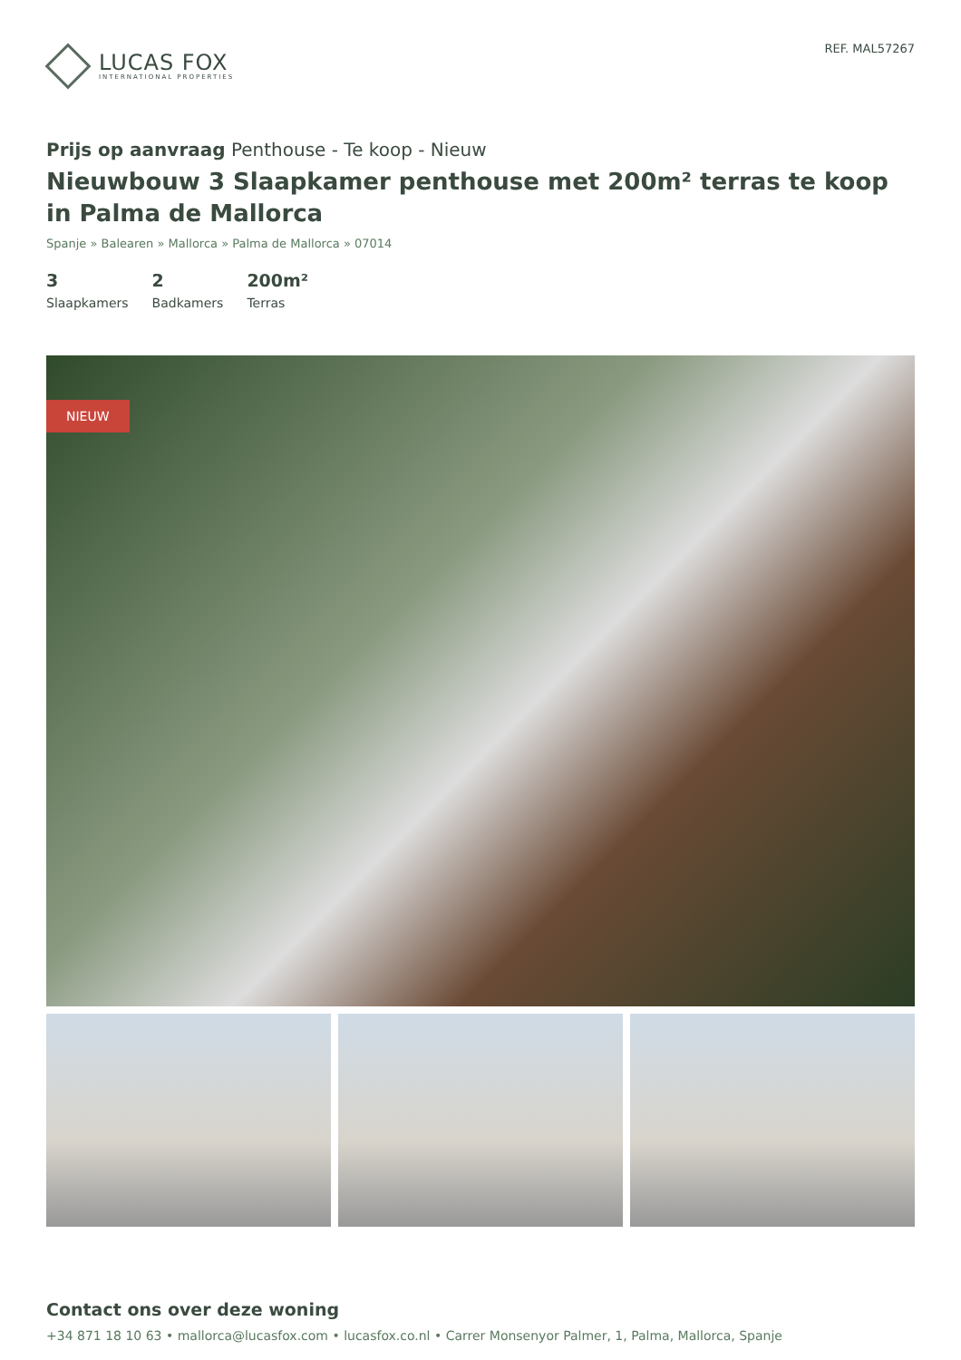LUCAS FOX
INTERNATIONAL PROPERTIES
REF. MAL57267
Prijs op aanvraag Penthouse - Te koop - Nieuw
Nieuwbouw 3 Slaapkamer penthouse met 200m² terras te koop in Palma de Mallorca
Spanje » Balearen » Mallorca » Palma de Mallorca » 07014
3
Slaapkamers
2
Badkamers
200m²
Terras
NIEUW
Contact ons over deze woning
+34 871 18 10 63 • mallorca@lucasfox.com • lucasfox.co.nl • Carrer Monsenyor Palmer, 1, Palma, Mallorca, Spanje